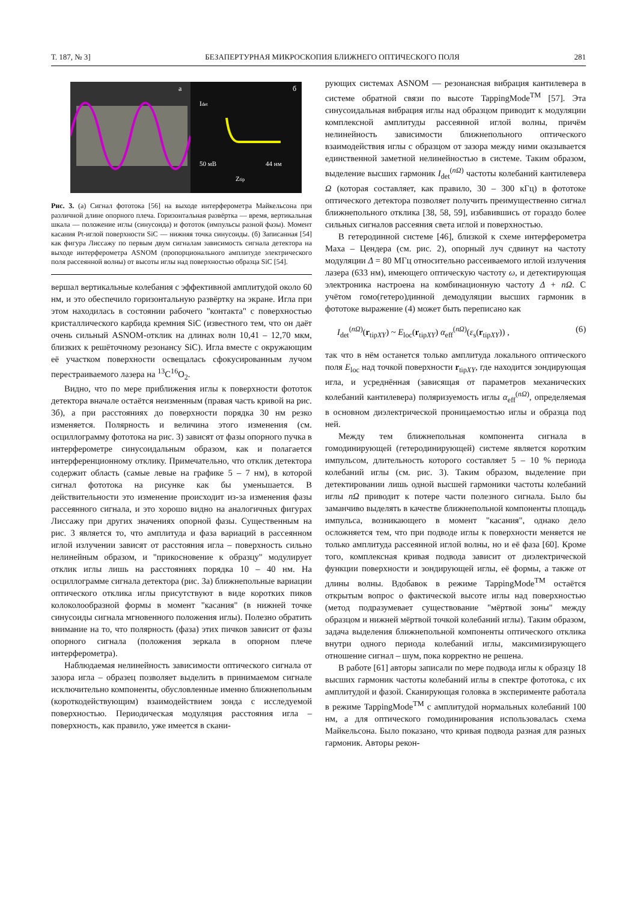Т. 187, № 3] БЕЗАПЕРТУРНАЯ МИКРОСКОПИЯ БЛИЖНЕГО ОПТИЧЕСКОГО ПОЛЯ 281
а
Idet
50 мВ
44 нм
Ztip
б
Рис. 3. (а) Сигнал фототока [56] на выходе интерферометра Майкельсона при различной длине опорного плеча. Горизонтальная развёртка — время, вертикальная шкала — положение иглы (синусоида) и фототок (импульсы разной фазы). Момент касания Pt-иглой поверхности SiC — нижняя точка синусоиды. (б) Записанная [54] как фигура Лиссажу по первым двум сигналам зависимость сигнала детектора на выходе интерферометра ASNOM (пропорционального амплитуде электрического поля рассеянной волны) от высоты иглы над поверхностью образца SiC [54].
вершал вертикальные колебания с эффективной амплитудой около 60 нм, и это обеспечило горизонтальную развёртку на экране. Игла при этом находилась в состоянии рабочего "контакта" с поверхностью кристаллического карбида кремния SiC (известного тем, что он даёт очень сильный ASNOM-отклик на длинах волн 10,41 – 12,70 мкм, близких к решёточному резонансу SiC). Игла вместе с окружающим её участком поверхности освещалась сфокусированным лучом перестраиваемого лазера на <sup>13</sup>C<sup>16</sup>O<sub>2</sub>.
Видно, что по мере приближения иглы к поверхности фототок детектора вначале остаётся неизменным (правая часть кривой на рис. 3б), а при расстояниях до поверхности порядка 30 нм резко изменяется. Полярность и величина этого изменения (см. осциллограмму фототока на рис. 3) зависят от фазы опорного пучка в интерферометре синусоидальным образом, как и полагается интерференционному отклику. Примечательно, что отклик детектора содержит область (самые левые на графике 5 – 7 нм), в которой сигнал фототока на рисунке как бы уменьшается. В действительности это изменение происходит из-за изменения фазы рассеянного сигнала, и это хорошо видно на аналогичных фигурах Лиссажу при других значениях опорной фазы. Существенным на рис. 3 является то, что амплитуда и фаза вариаций в рассеянном иглой излучении зависят от расстояния игла – поверхность сильно нелинейным образом, и "прикосновение к образцу" модулирует отклик иглы лишь на расстояниях порядка 10 – 40 нм. На осциллограмме сигнала детектора (рис. 3а) ближнепольные вариации оптического отклика иглы присутствуют в виде коротких пиков колоколообразной формы в момент "касания" (в нижней точке синусоиды сигнала мгновенного положения иглы). Полезно обратить внимание на то, что полярность (фаза) этих пичков зависит от фазы опорного сигнала (положения зеркала в опорном плече интерферометра).
Наблюдаемая нелинейность зависимости оптического сигнала от зазора игла – образец позволяет выделить в принимаемом сигнале исключительно компоненты, обусловленные именно ближнепольным (короткодействующим) взаимодействием зонда с исследуемой поверхностью. Периодическая модуляция расстояния игла – поверхность, как правило, уже имеется в скани-
рующих системах ASNOM — резонансная вибрация кантилевера в системе обратной связи по высоте TappingMode<sup>TM</sup> [57]. Эта синусоидальная вибрация иглы над образцом приводит к модуляции комплексной амплитуды рассеянной иглой волны, причём нелинейность зависимости ближнепольного оптического взаимодействия иглы с образцом от зазора между ними оказывается единственной заметной нелинейностью в системе. Таким образом, выделение высших гармоник I<sub>det</sub><sup>(nΩ)</sup> частоты колебаний кантилевера Ω (которая составляет, как правило, 30 – 300 кГц) в фототоке оптического детектора позволяет получить преимущественно сигнал ближнепольного отклика [38, 58, 59], избавившись от гораздо более сильных сигналов рассеяния света иглой и поверхностью.
В гетеродинной системе [46], близкой к схеме интерферометра Маха – Цендера (см. рис. 2), опорный луч сдвинут на частоту модуляции Δ = 80 МГц относительно рассеиваемого иглой излучения лазера (633 нм), имеющего оптическую частоту ω, и детектирующая электроника настроена на комбинационную частоту Δ + nΩ. С учётом гомо(гетеро)динной демодуляции высших гармоник в фототоке выражение (4) может быть переписано как
I<sub>det</sub><sup>(nΩ)</sup>(r<sub>tipXY</sub>) ~ E<sub>loc</sub>(r<sub>tipXY</sub>) α<sub>eff</sub><sup>(nΩ)</sup>(ε<sub>s</sub>(r<sub>tipXY</sub>)) , (6)
так что в нём останется только амплитуда локального оптического поля E<sub>loc</sub> над точкой поверхности r<sub>tipXY</sub>, где находится зондирующая игла, и усреднённая (зависящая от параметров механических колебаний кантилевера) поляризуемость иглы α<sub>eff</sub><sup>(nΩ)</sup>, определяемая в основном диэлектрической проницаемостью иглы и образца под ней.
Между тем ближнепольная компонента сигнала в гомодинирующей (гетеродинирующей) системе является коротким импульсом, длительность которого составляет 5 – 10 % периода колебаний иглы (см. рис. 3). Таким образом, выделение при детектировании лишь одной высшей гармоники частоты колебаний иглы nΩ приводит к потере части полезного сигнала. Было бы заманчиво выделять в качестве ближнепольной компоненты площадь импульса, возникающего в момент "касания", однако дело осложняется тем, что при подводе иглы к поверхности меняется не только амплитуда рассеянной иглой волны, но и её фаза [60]. Кроме того, комплексная кривая подвода зависит от диэлектрической функции поверхности и зондирующей иглы, её формы, а также от длины волны. Вдобавок в режиме TappingMode<sup>TM</sup> остаётся открытым вопрос о фактической высоте иглы над поверхностью (метод подразумевает существование "мёртвой зоны" между образцом и нижней мёртвой точкой колебаний иглы). Таким образом, задача выделения ближнепольной компоненты оптического отклика внутри одного периода колебаний иглы, максимизирующего отношение сигнал – шум, пока корректно не решена.
В работе [61] авторы записали по мере подвода иглы к образцу 18 высших гармоник частоты колебаний иглы в спектре фототока, с их амплитудой и фазой. Сканирующая головка в эксперименте работала в режиме TappingMode<sup>TM</sup> с амплитудой нормальных колебаний 100 нм, а для оптического гомодинирования использовалась схема Майкельсона. Было показано, что кривая подвода разная для разных гармоник. Авторы рекон-